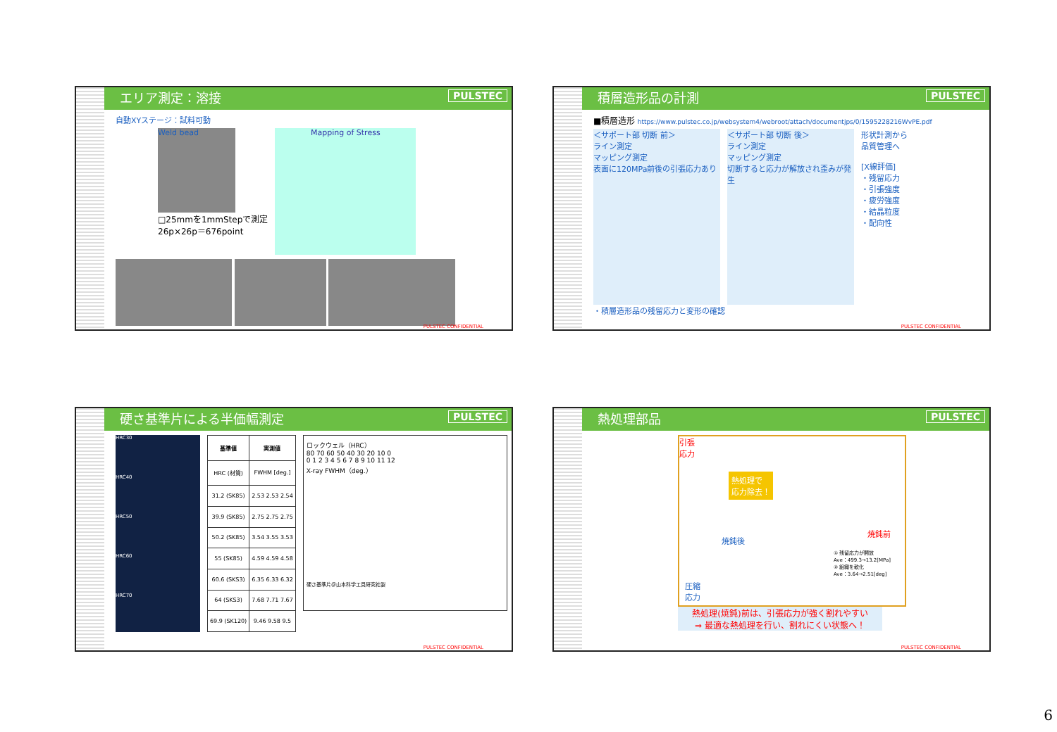エリア測定：溶接 PULSTEC
自動XYステージ：試料可動
Weld bead
□25mmを1mmStepで測定
26p×26p＝676point
Mapping of Stress
PULSTEC CONFIDENTIAL
積層造形品の計測 PULSTEC
■積層造形 https://www.pulstec.co.jp/websystem4/webroot/attach/documentjps/0/1595228216WvPE.pdf
＜サポート部 切断 前＞
ライン測定
マッピング測定
表面に120MPa前後の引張応力あり
＜サポート部 切断 後＞
ライン測定
マッピング測定
切断すると応力が解放され歪みが発生
形状計測から
品質管理へ
[X線評価]
・残留応力
・引張強度
・疲労強度
・結晶粒度
・配向性
・積層造形品の残留応力と変形の確認
PULSTEC CONFIDENTIAL
硬さ基準片による半価幅測定 PULSTEC
HRC30
HRC40
HRC50
HRC60
HRC70
| 基準値 | 実測値 |
| --- | --- |
| HRC (材質) | FWHM [deg.] |
| 31.2 (SK85) | 2.53 2.53 2.54 |
| 39.9 (SK85) | 2.75 2.75 2.75 |
| 50.2 (SK85) | 3.54 3.55 3.53 |
| 55 (SK85) | 4.59 4.59 4.58 |
| 60.6 (SKS3) | 6.35 6.33 6.32 |
| 64 (SKS3) | 7.68 7.71 7.67 |
| 69.9 (SK120) | 9.46 9.58 9.5 |
ロックウェル（HRC）
80 70 60 50 40 30 20 10 0
0 1 2 3 4 5 6 7 8 9 10 11 12
X-ray FWHM（deg.）
硬さ基準片＠山本科学工具研究社製
PULSTEC CONFIDENTIAL
熱処理部品 PULSTEC
引張
応力
熱処理で
応力除去！
焼鈍後
焼鈍前
① 残留応力が開放
Ave：499.3→13.2[MPa]
② 組織を軟化
Ave：3.64→2.51[deg]
圧縮
応力
熱処理(焼鈍)前は、引張応力が強く割れやすい
⇒ 最適な熱処理を行い、割れにくい状態へ！
PULSTEC CONFIDENTIAL
6